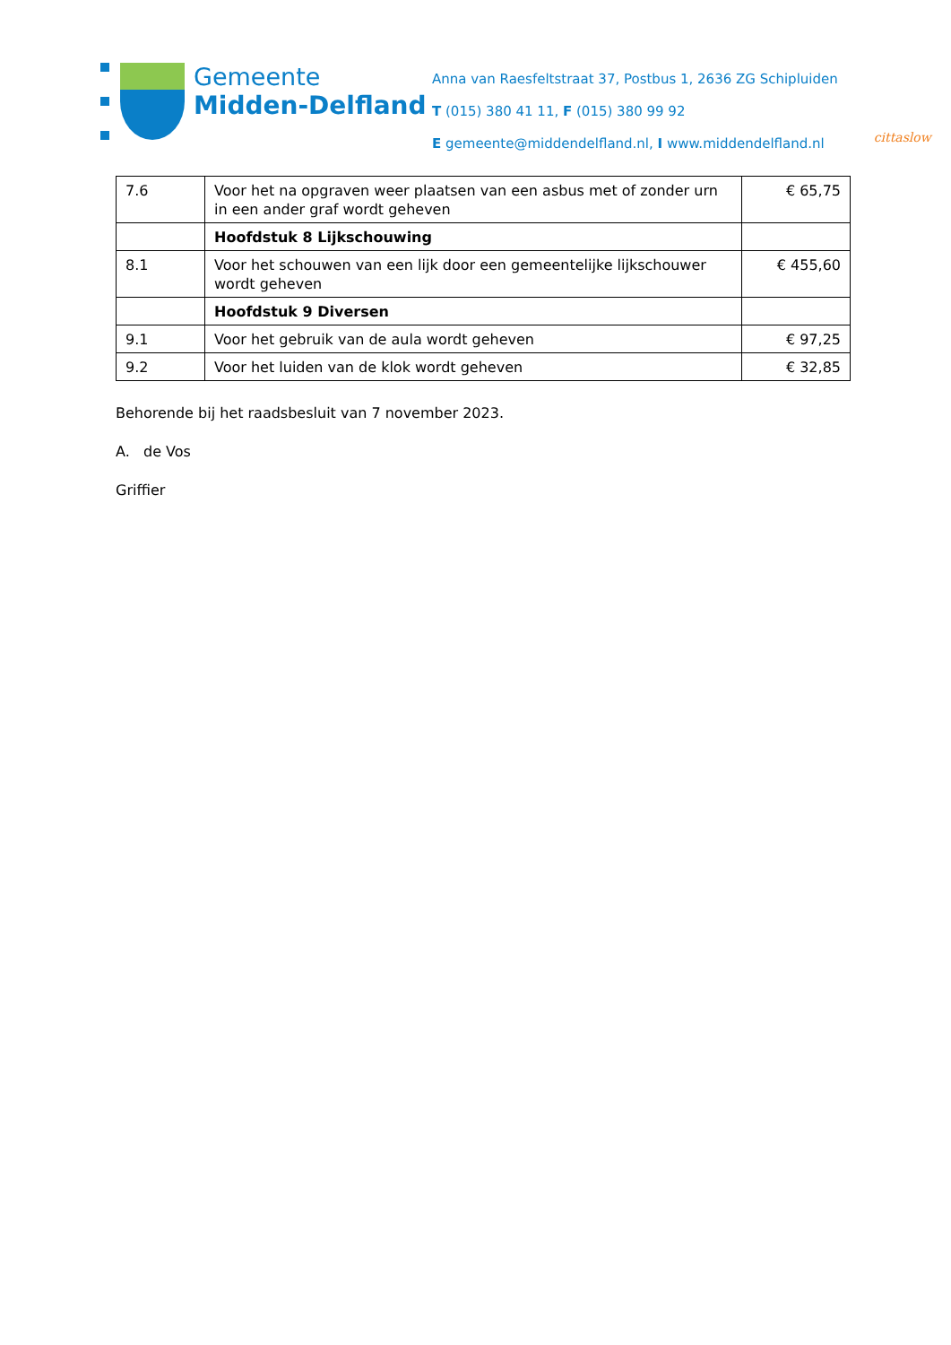Gemeente
Midden-Delfland
Anna van Raesfeltstraat 37, Postbus 1, 2636 ZG Schipluiden
T (015) 380 41 11, F (015) 380 99 92
E gemeente@middendelfland.nl, I www.middendelfland.nl
cittaslow
| 7.6 | Voor het na opgraven weer plaatsen van een asbus met of zonder urn in een ander graf wordt geheven | € 65,75 |
| | Hoofdstuk 8 Lijkschouwing | |
| 8.1 | Voor het schouwen van een lijk door een gemeentelijke lijkschouwer wordt geheven | € 455,60 |
| | Hoofdstuk 9 Diversen | |
| 9.1 | Voor het gebruik van de aula wordt geheven | € 97,25 |
| 9.2 | Voor het luiden van de klok wordt geheven | € 32,85 |
Behorende bij het raadsbesluit van 7 november 2023.
A. de Vos
Griffier